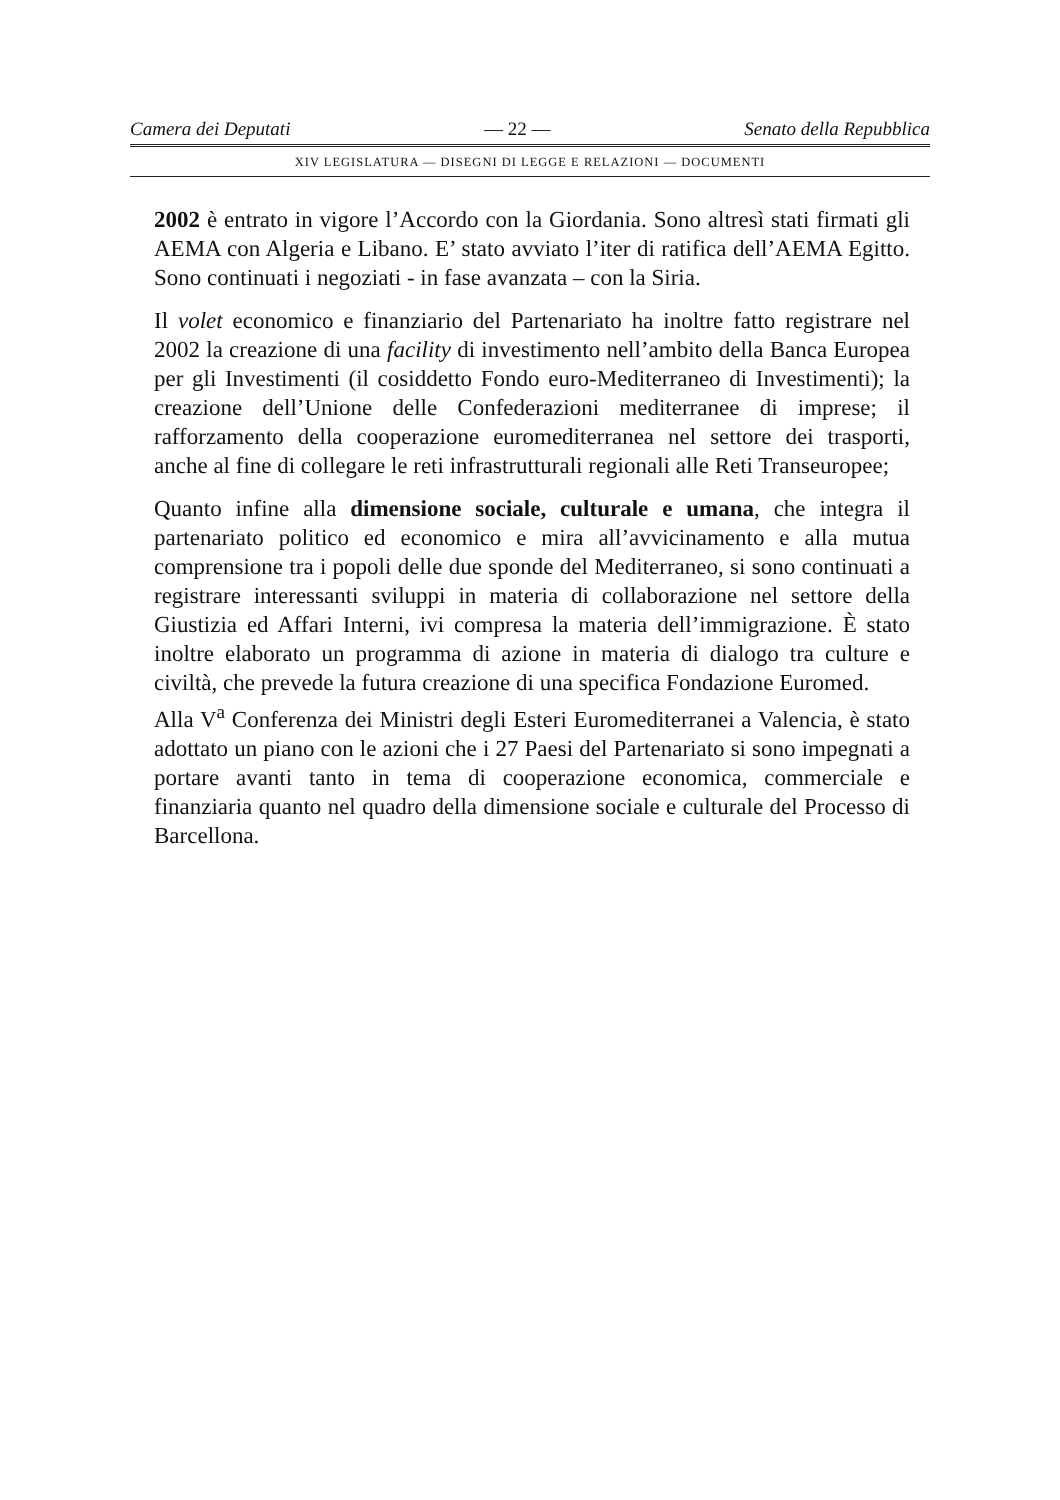Camera dei Deputati — 22 — Senato della Repubblica
XIV LEGISLATURA — DISEGNI DI LEGGE E RELAZIONI — DOCUMENTI
2002 è entrato in vigore l’Accordo con la Giordania. Sono altresì stati firmati gli AEMA con Algeria e Libano. E’ stato avviato l’iter di ratifica dell’AEMA Egitto. Sono continuati i negoziati - in fase avanzata – con la Siria.
Il volet economico e finanziario del Partenariato ha inoltre fatto registrare nel 2002 la creazione di una facility di investimento nell’ambito della Banca Europea per gli Investimenti (il cosiddetto Fondo euro-Mediterraneo di Investimenti); la creazione dell’Unione delle Confederazioni mediterranee di imprese; il rafforzamento della cooperazione euromediterranea nel settore dei trasporti, anche al fine di collegare le reti infrastrutturali regionali alle Reti Transeuropee;
Quanto infine alla dimensione sociale, culturale e umana, che integra il partenariato politico ed economico e mira all’avvicinamento e alla mutua comprensione tra i popoli delle due sponde del Mediterraneo, si sono continuati a registrare interessanti sviluppi in materia di collaborazione nel settore della Giustizia ed Affari Interni, ivi compresa la materia dell’immigrazione. È stato inoltre elaborato un programma di azione in materia di dialogo tra culture e civiltà, che prevede la futura creazione di una specifica Fondazione Euromed.
Alla V<sup>a</sup> Conferenza dei Ministri degli Esteri Euromediterranei a Valencia, è stato adottato un piano con le azioni che i 27 Paesi del Partenariato si sono impegnati a portare avanti tanto in tema di cooperazione economica, commerciale e finanziaria quanto nel quadro della dimensione sociale e culturale del Processo di Barcellona.